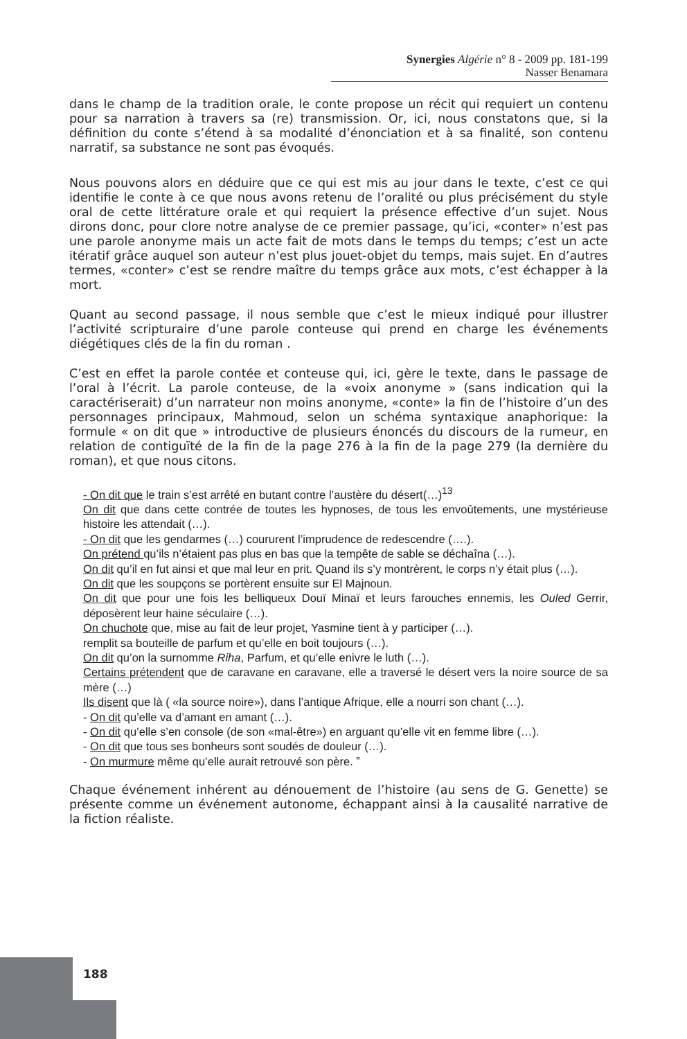Synergies Algérie n° 8 - 2009 pp. 181-199
Nasser Benamara
dans le champ de la tradition orale, le conte propose un récit qui requiert un contenu pour sa narration à travers sa (re) transmission. Or, ici, nous constatons que, si la définition du conte s’étend à sa modalité d’énonciation et à sa finalité, son contenu narratif, sa substance ne sont pas évoqués.
Nous pouvons alors en déduire que ce qui est mis au jour dans le texte, c’est ce qui identifie le conte à ce que nous avons retenu de l’oralité ou plus précisément du style oral de cette littérature orale et qui requiert la présence effective d’un sujet. Nous dirons donc, pour clore notre analyse de ce premier passage, qu’ici, «conter» n’est pas une parole anonyme mais un acte fait de mots dans le temps du temps; c’est un acte itératif grâce auquel son auteur n’est plus jouet-objet du temps, mais sujet. En d’autres termes, «conter» c’est se rendre maître du temps grâce aux mots, c’est échapper à la mort.
Quant au second passage, il nous semble que c’est le mieux indiqué pour illustrer l’activité scripturaire d’une parole conteuse qui prend en charge les événements diégétiques clés de la fin du roman .
C’est en effet la parole contée et conteuse qui, ici, gère le texte, dans le passage de l’oral à l’écrit. La parole conteuse, de la «voix anonyme » (sans indication qui la caractériserait) d’un narrateur non moins anonyme, «conte» la fin de l’histoire d’un des personnages principaux, Mahmoud, selon un schéma syntaxique anaphorique: la formule « on dit que » introductive de plusieurs énoncés du discours de la rumeur, en relation de contiguïté de la fin de la page 276 à la fin de la page 279 (la dernière du roman), et que nous citons.
- On dit que le train s’est arrêté en butant contre l’austère du désert(…)<sup>13</sup>
On dit que dans cette contrée de toutes les hypnoses, de tous les envoûtements, une mystérieuse histoire les attendait (…).
- On dit que les gendarmes (…) coururent l’imprudence de redescendre (….).
On prétend qu’ils n’étaient pas plus en bas que la tempête de sable se déchaîna (…).
On dit qu’il en fut ainsi et que mal leur en prit. Quand ils s’y montrèrent, le corps n’y était plus (…).
On dit que les soupçons se portèrent ensuite sur El Majnoun.
On dit que pour une fois les belliqueux Douï Minaï et leurs farouches ennemis, les Ouled Gerrir, déposèrent leur haine séculaire (…).
On chuchote que, mise au fait de leur projet, Yasmine tient à y participer (…).
remplit sa bouteille de parfum et qu’elle en boit toujours (…).
On dit qu’on la surnomme Riha, Parfum, et qu’elle enivre le luth (…).
Certains prétendent que de caravane en caravane, elle a traversé le désert vers la noire source de sa mère (…)
Ils disent que là ( «la source noire»), dans l’antique Afrique, elle a nourri son chant (…).
- On dit qu’elle va d’amant en amant (…).
- On dit qu’elle s’en console (de son «mal-être») en arguant qu’elle vit en femme libre (…).
- On dit que tous ses bonheurs sont soudés de douleur (…).
- On murmure même qu’elle aurait retrouvé son père. ˮ
Chaque événement inhérent au dénouement de l’histoire (au sens de G. Genette) se présente comme un événement autonome, échappant ainsi à la causalité narrative de la fiction réaliste.
188